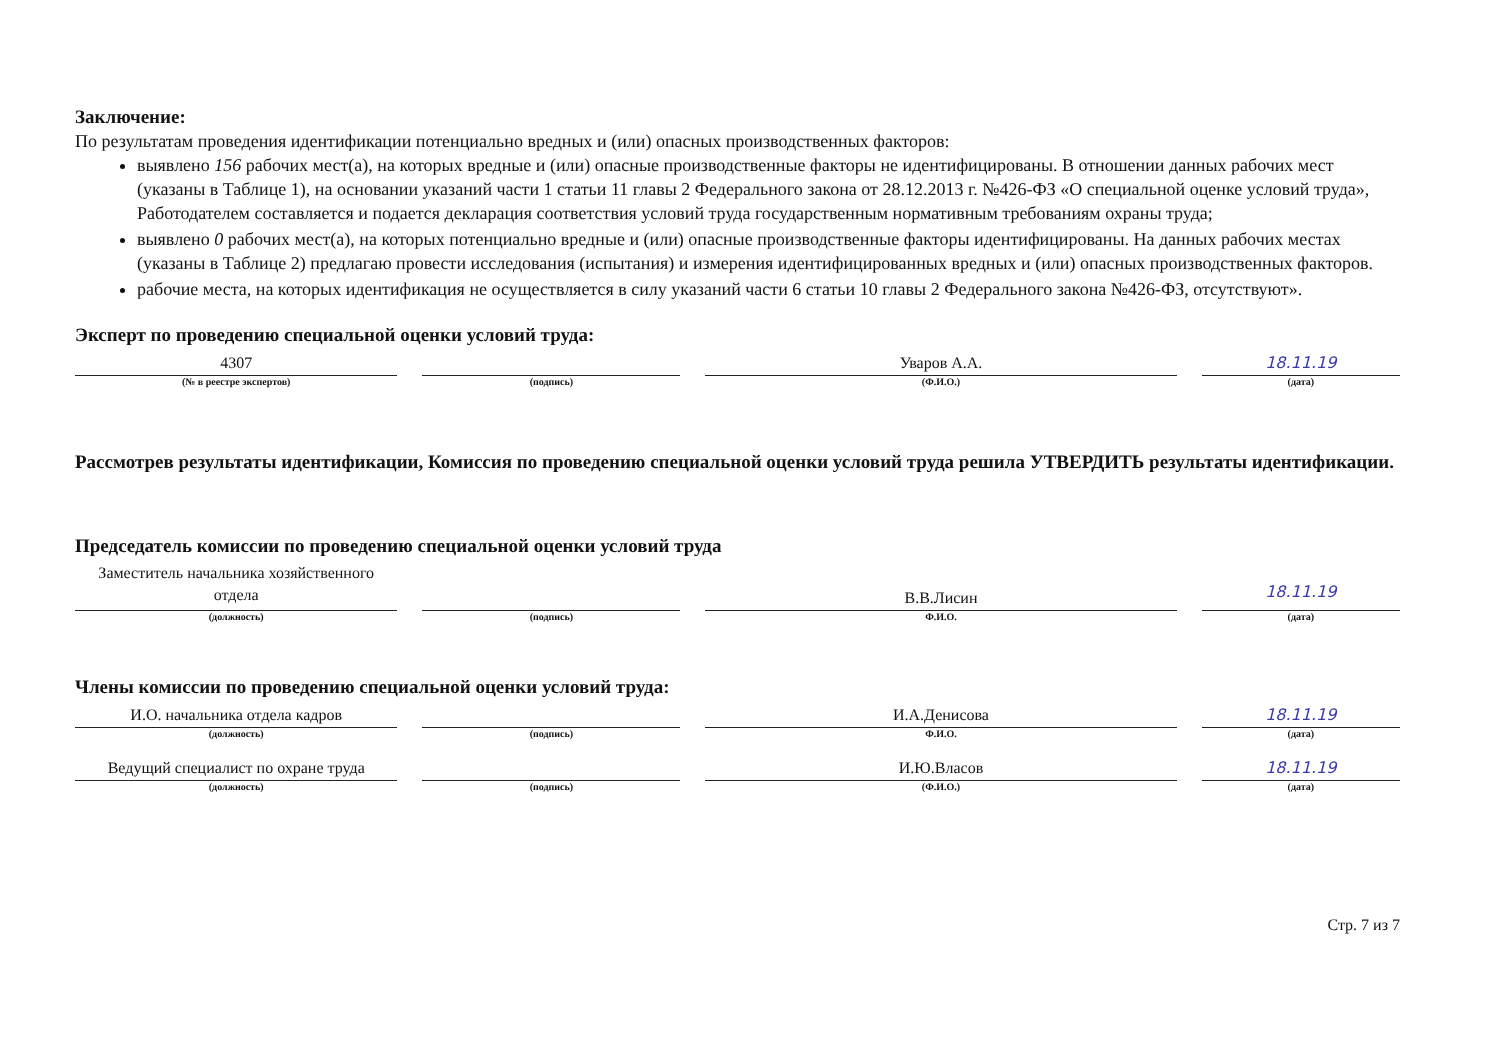Заключение:
По результатам проведения идентификации потенциально вредных и (или) опасных производственных факторов:
выявлено 156 рабочих мест(а), на которых вредные и (или) опасные производственные факторы не идентифицированы. В отношении данных рабочих мест (указаны в Таблице 1), на основании указаний части 1 статьи 11 главы 2 Федерального закона от 28.12.2013 г. №426-ФЗ «О специальной оценке условий труда», Работодателем составляется и подается декларация соответствия условий труда государственным нормативным требованиям охраны труда;
выявлено 0 рабочих мест(а), на которых потенциально вредные и (или) опасные производственные факторы идентифицированы. На данных рабочих местах (указаны в Таблице 2) предлагаю провести исследования (испытания) и измерения идентифицированных вредных и (или) опасных производственных факторов.
рабочие места, на которых идентификация не осуществляется в силу указаний части 6 статьи 10 главы 2 Федерального закона №426-ФЗ, отсутствуют».
Эксперт по проведению специальной оценки условий труда:
4307
(№ в реестре экспертов)
(подпись)
Уваров А.А.
(Ф.И.О.)
18.11.19
(дата)
Рассмотрев результаты идентификации, Комиссия по проведению специальной оценки условий труда решила УТВЕРДИТЬ результаты идентификации.
Председатель комиссии по проведению специальной оценки условий труда
Заместитель начальника хозяйственного отдела
(должность)
(подпись)
В.В.Лисин
Ф.И.О.
18.11.19
(дата)
Члены комиссии по проведению специальной оценки условий труда:
И.О. начальника отдела кадров
(должность)
(подпись)
И.А.Денисова
Ф.И.О.
18.11.19
(дата)
Ведущий специалист по охране труда
(должность)
(подпись)
И.Ю.Власов
(Ф.И.О.)
18.11.19
(дата)
Стр. 7 из 7